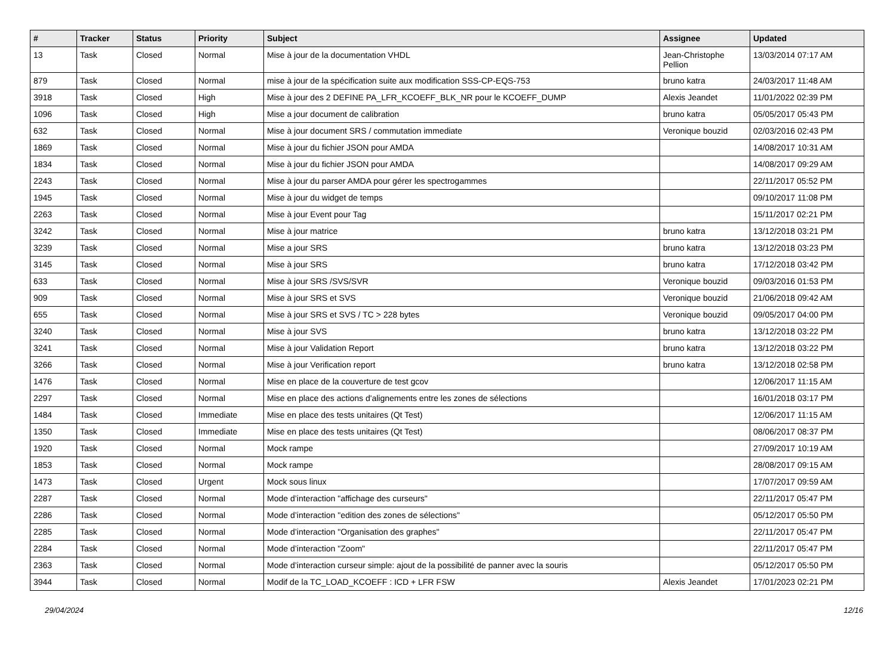| # | Tracker | Status | Priority | Subject | Assignee | Updated |
| --- | --- | --- | --- | --- | --- | --- |
| 13 | Task | Closed | Normal | Mise à jour de la documentation VHDL | Jean-Christophe Pellion | 13/03/2014 07:17 AM |
| 879 | Task | Closed | Normal | mise à jour de la spécification suite aux modification SSS-CP-EQS-753 | bruno katra | 24/03/2017 11:48 AM |
| 3918 | Task | Closed | High | Mise à jour des 2 DEFINE PA_LFR_KCOEFF_BLK_NR pour le KCOEFF_DUMP | Alexis Jeandet | 11/01/2022 02:39 PM |
| 1096 | Task | Closed | High | Mise a jour document de calibration | bruno katra | 05/05/2017 05:43 PM |
| 632 | Task | Closed | Normal | Mise à jour document SRS / commutation immediate | Veronique bouzid | 02/03/2016 02:43 PM |
| 1869 | Task | Closed | Normal | Mise à jour du fichier JSON pour AMDA | | 14/08/2017 10:31 AM |
| 1834 | Task | Closed | Normal | Mise à jour du fichier JSON pour AMDA | | 14/08/2017 09:29 AM |
| 2243 | Task | Closed | Normal | Mise à jour du parser AMDA pour gérer les spectrogammes | | 22/11/2017 05:52 PM |
| 1945 | Task | Closed | Normal | Mise à jour du widget de temps | | 09/10/2017 11:08 PM |
| 2263 | Task | Closed | Normal | Mise à jour Event pour Tag | | 15/11/2017 02:21 PM |
| 3242 | Task | Closed | Normal | Mise à jour matrice | bruno katra | 13/12/2018 03:21 PM |
| 3239 | Task | Closed | Normal | Mise a jour SRS | bruno katra | 13/12/2018 03:23 PM |
| 3145 | Task | Closed | Normal | Mise à jour SRS | bruno katra | 17/12/2018 03:42 PM |
| 633 | Task | Closed | Normal | Mise à jour SRS /SVS/SVR | Veronique bouzid | 09/03/2016 01:53 PM |
| 909 | Task | Closed | Normal | Mise à jour SRS et SVS | Veronique bouzid | 21/06/2018 09:42 AM |
| 655 | Task | Closed | Normal | Mise à jour SRS et SVS / TC > 228 bytes | Veronique bouzid | 09/05/2017 04:00 PM |
| 3240 | Task | Closed | Normal | Mise à jour SVS | bruno katra | 13/12/2018 03:22 PM |
| 3241 | Task | Closed | Normal | Mise à jour Validation Report | bruno katra | 13/12/2018 03:22 PM |
| 3266 | Task | Closed | Normal | Mise à jour Verification report | bruno katra | 13/12/2018 02:58 PM |
| 1476 | Task | Closed | Normal | Mise en place de la couverture de test gcov | | 12/06/2017 11:15 AM |
| 2297 | Task | Closed | Normal | Mise en place des actions d'alignements entre les zones de sélections | | 16/01/2018 03:17 PM |
| 1484 | Task | Closed | Immediate | Mise en place des tests unitaires (Qt Test) | | 12/06/2017 11:15 AM |
| 1350 | Task | Closed | Immediate | Mise en place des tests unitaires (Qt Test) | | 08/06/2017 08:37 PM |
| 1920 | Task | Closed | Normal | Mock rampe | | 27/09/2017 10:19 AM |
| 1853 | Task | Closed | Normal | Mock rampe | | 28/08/2017 09:15 AM |
| 1473 | Task | Closed | Urgent | Mock sous linux | | 17/07/2017 09:59 AM |
| 2287 | Task | Closed | Normal | Mode d’interaction "affichage des curseurs" | | 22/11/2017 05:47 PM |
| 2286 | Task | Closed | Normal | Mode d’interaction "edition des zones de sélections" | | 05/12/2017 05:50 PM |
| 2285 | Task | Closed | Normal | Mode d’interaction "Organisation des graphes" | | 22/11/2017 05:47 PM |
| 2284 | Task | Closed | Normal | Mode d’interaction "Zoom" | | 22/11/2017 05:47 PM |
| 2363 | Task | Closed | Normal | Mode d’interaction curseur simple: ajout de la possibilité de panner avec la souris | | 05/12/2017 05:50 PM |
| 3944 | Task | Closed | Normal | Modif de la TC_LOAD_KCOEFF : ICD + LFR FSW | Alexis Jeandet | 17/01/2023 02:21 PM |
29/04/2024 12/16